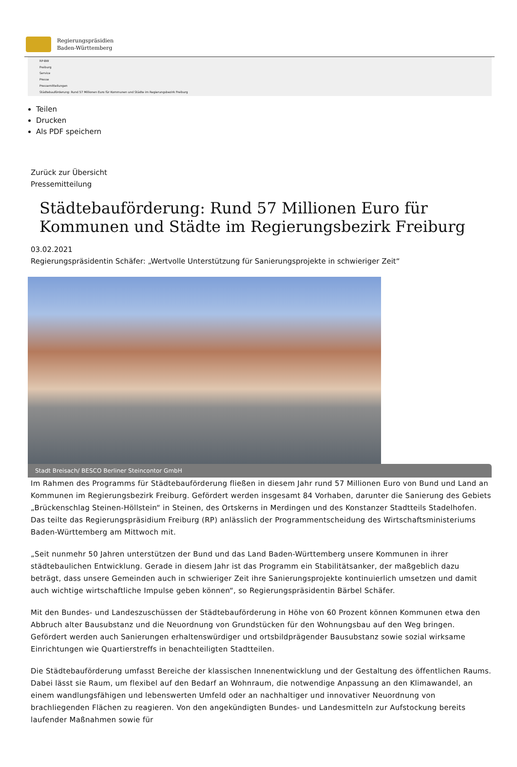Regierungspräsidien
Baden-Württemberg
RP-BW
Freiburg
Service
Presse
Pressemitteilungen
Städtebauförderung: Rund 57 Millionen Euro für Kommunen und Städte im Regierungsbezirk Freiburg
Teilen
Drucken
Als PDF speichern
Zurück zur Übersicht
Pressemitteilung
Städtebauförderung: Rund 57 Millionen Euro für Kommunen und Städte im Regierungsbezirk Freiburg
03.02.2021
Regierungspräsidentin Schäfer: „Wertvolle Unterstützung für Sanierungsprojekte in schwieriger Zeit“
Stadt Breisach/ BESCO Berliner Steincontor GmbH
Im Rahmen des Programms für Städtebauförderung fließen in diesem Jahr rund 57 Millionen Euro von Bund und Land an Kommunen im Regierungsbezirk Freiburg. Gefördert werden insgesamt 84 Vorhaben, darunter die Sanierung des Gebiets „Brückenschlag Steinen-Höllstein“ in Steinen, des Ortskerns in Merdingen und des Konstanzer Stadtteils Stadelhofen. Das teilte das Regierungspräsidium Freiburg (RP) anlässlich der Programmentscheidung des Wirtschaftsministeriums Baden-Württemberg am Mittwoch mit.
„Seit nunmehr 50 Jahren unterstützen der Bund und das Land Baden-Württemberg unsere Kommunen in ihrer städtebaulichen Entwicklung. Gerade in diesem Jahr ist das Programm ein Stabilitätsanker, der maßgeblich dazu beträgt, dass unsere Gemeinden auch in schwieriger Zeit ihre Sanierungsprojekte kontinuierlich umsetzen und damit auch wichtige wirtschaftliche Impulse geben können“, so Regierungspräsidentin Bärbel Schäfer.
Mit den Bundes- und Landeszuschüssen der Städtebauförderung in Höhe von 60 Prozent können Kommunen etwa den Abbruch alter Bausubstanz und die Neuordnung von Grundstücken für den Wohnungsbau auf den Weg bringen. Gefördert werden auch Sanierungen erhaltenswürdiger und ortsbildprägender Bausubstanz sowie sozial wirksame Einrichtungen wie Quartierstreffs in benachteiligten Stadtteilen.
Die Städtebauförderung umfasst Bereiche der klassischen Innenentwicklung und der Gestaltung des öffentlichen Raums. Dabei lässt sie Raum, um flexibel auf den Bedarf an Wohnraum, die notwendige Anpassung an den Klimawandel, an einem wandlungsfähigen und lebenswerten Umfeld oder an nachhaltiger und innovativer Neuordnung von brachliegenden Flächen zu reagieren. Von den angekündigten Bundes- und Landesmitteln zur Aufstockung bereits laufender Maßnahmen sowie für